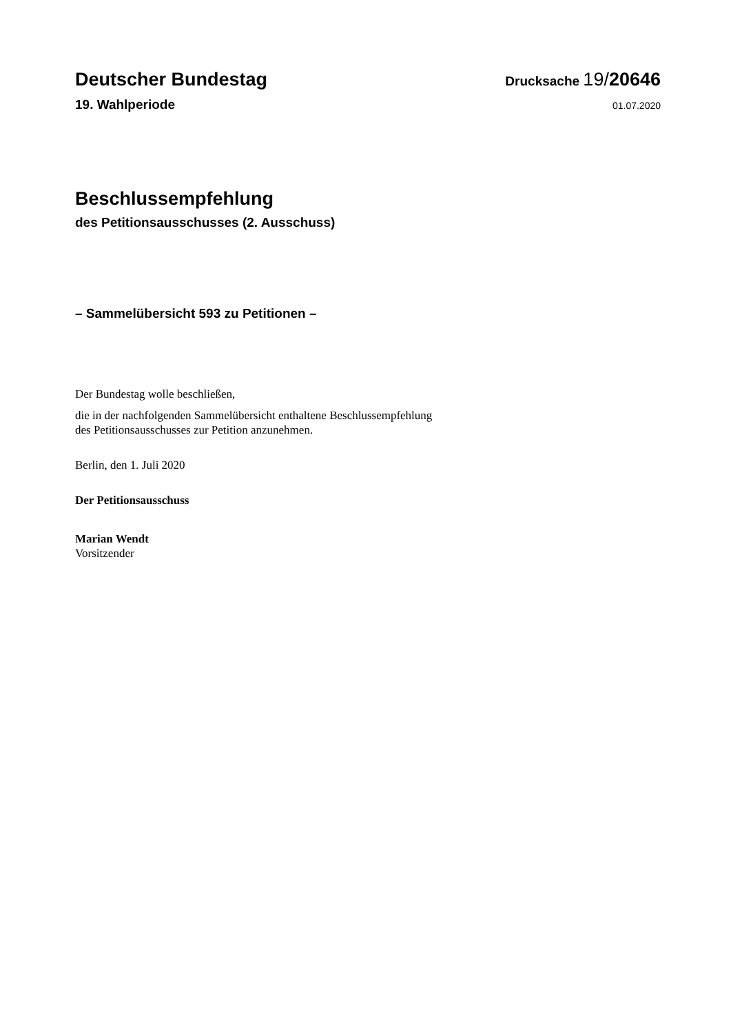Deutscher Bundestag
Drucksache 19/20646
19. Wahlperiode
01.07.2020
Beschlussempfehlung
des Petitionsausschusses (2. Ausschuss)
– Sammelübersicht 593 zu Petitionen –
Der Bundestag wolle beschließen,
die in der nachfolgenden Sammelübersicht enthaltene Beschlussempfehlung
des Petitionsausschusses zur Petition anzunehmen.
Berlin, den 1. Juli 2020
Der Petitionsausschuss
Marian Wendt
Vorsitzender